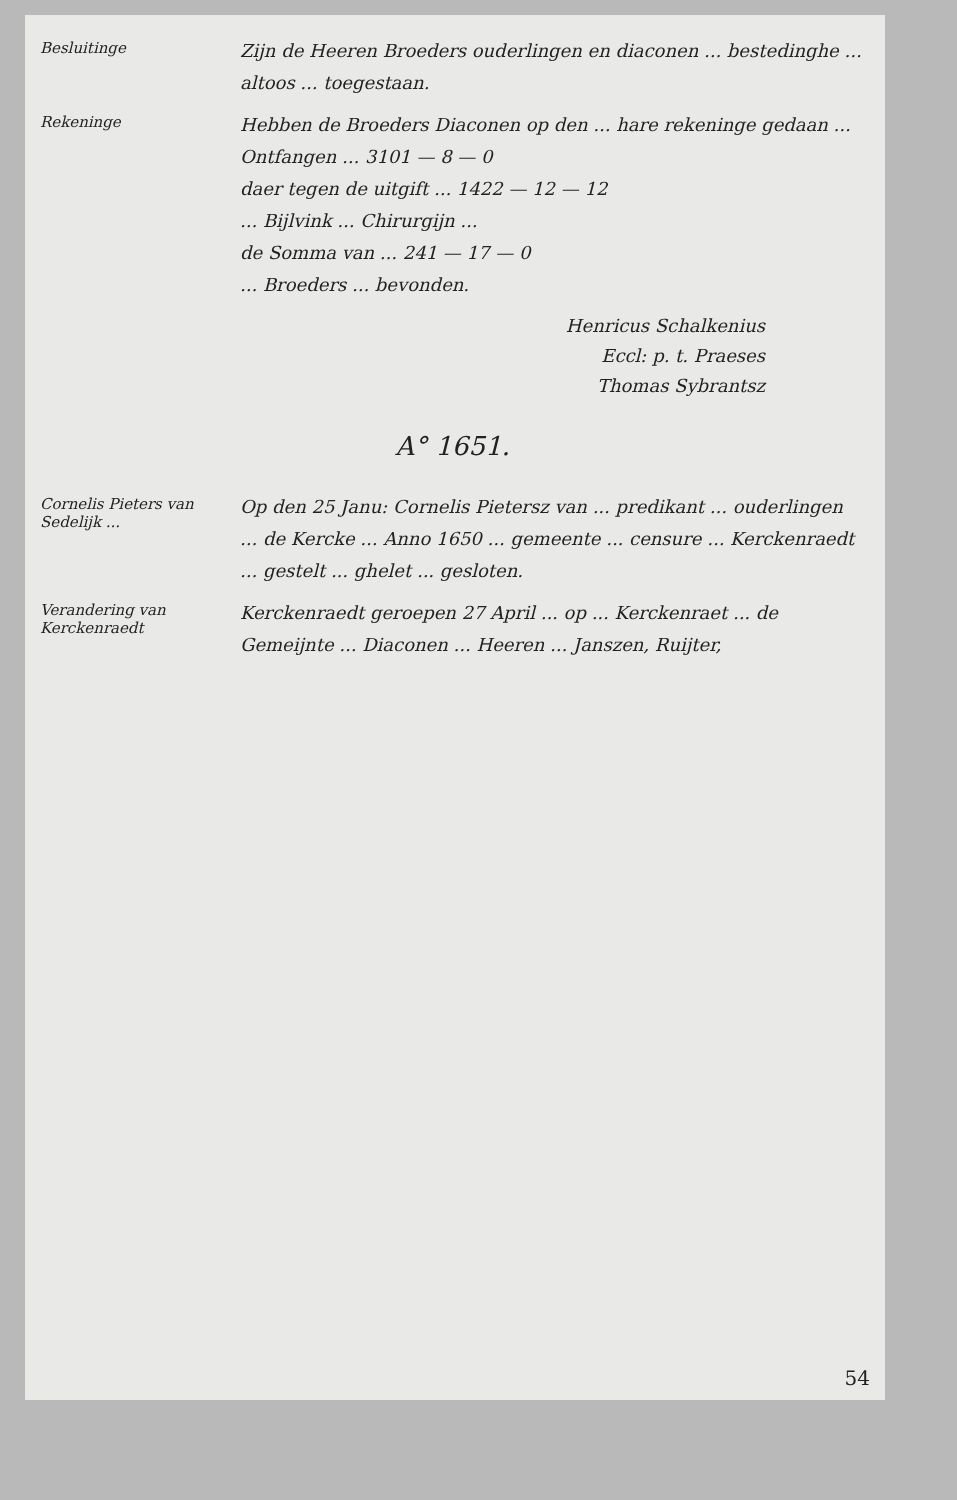Besluitinge
Zijn de Heeren Broeders ouderlingen en diaconen ... bestedinghe ... altoos ... toegestaan.
Rekeninge
Hebben de Broeders Diaconen op den ... hare rekeninge gedaan ...
Ontfangen ... 3101 — 8 — 0
daer tegen de uitgift ... 1422 — 12 — 12
... Bijlvink ... Chirurgijn ...
de Somma van ... 241 — 17 — 0
... Broeders ... bevonden.
Henricus Schalkenius
Eccl: p. t. Praeses
Thomas Sybrantsz
A° 1651.
Cornelis Pieters van Sedelijk ...
Op den 25 Janu: Cornelis Pietersz van ... predikant ... ouderlingen ... de Kercke ... Anno 1650 ... gemeente ... censure ... Kerckenraedt ... gestelt ... ghelet ... gesloten.
Verandering van Kerckenraedt
Kerckenraedt geroepen 27 April ... op ... Kerckenraet ... de Gemeijnte ... Diaconen ... Heeren ... Janszen, Ruijter,
54